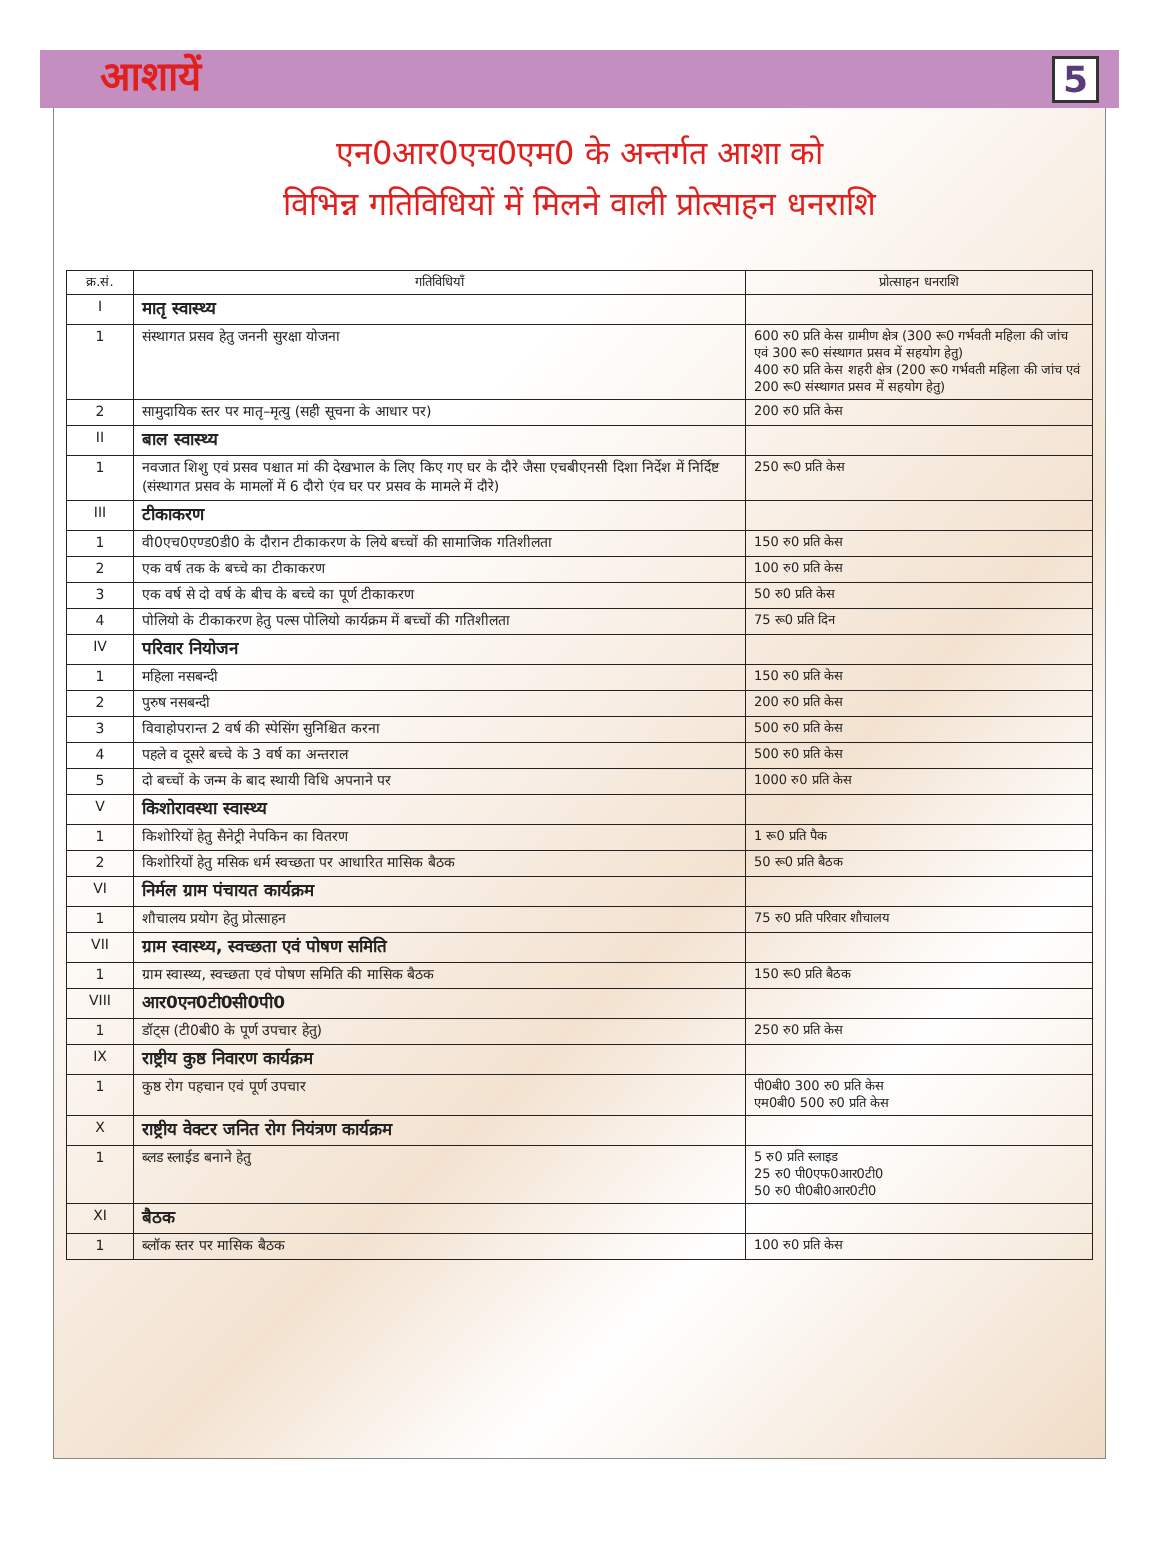आशायें 5
एन0आर0एच0एम0 के अन्तर्गत आशा को
विभिन्न गतिविधियों में मिलने वाली प्रोत्साहन धनराशि
| क्र.सं. | गतिविधियाँ | प्रोत्साहन धनराशि |
| --- | --- | --- |
| I | मातृ स्वास्थ्य | |
| 1 | संस्थागत प्रसव हेतु जननी सुरक्षा योजना | 600 रु0 प्रति केस ग्रामीण क्षेत्र (300 रू0 गर्भवती महिला की जांच एवं 300 रू0 संस्थागत प्रसव में सहयोग हेतु) 400 रु0 प्रति केस शहरी क्षेत्र (200 रू0 गर्भवती महिला की जांच एवं 200 रू0 संस्थागत प्रसव में सहयोग हेतु) |
| 2 | सामुदायिक स्तर पर मातृ–मृत्यु (सही सूचना के आधार पर) | 200 रु0 प्रति केस |
| II | बाल स्वास्थ्य | |
| 1 | नवजात शिशु एवं प्रसव पश्चात मां की देखभाल के लिए किए गए घर के दौरे जैसा एचबीएनसी दिशा निर्देश में निर्दिष्ट (संस्थागत प्रसव के मामलों में 6 दौरो एंव घर पर प्रसव के मामले में दौरे) | 250 रू0 प्रति केस |
| III | टीकाकरण | |
| 1 | वी0एच0एण्ड0डी0 के दौरान टीकाकरण के लिये बच्चों की सामाजिक गतिशीलता | 150 रु0 प्रति केस |
| 2 | एक वर्ष तक के बच्चे का टीकाकरण | 100 रु0 प्रति केस |
| 3 | एक वर्ष से दो वर्ष के बीच के बच्चे का पूर्ण टीकाकरण | 50 रु0 प्रति केस |
| 4 | पोलियो के टीकाकरण हेतु पल्स पोलियो कार्यक्रम में बच्चों की गतिशीलता | 75 रू0 प्रति दिन |
| IV | परिवार नियोजन | |
| 1 | महिला नसबन्दी | 150 रु0 प्रति केस |
| 2 | पुरुष नसबन्दी | 200 रु0 प्रति केस |
| 3 | विवाहोपरान्त 2 वर्ष की स्पेसिंग सुनिश्चित करना | 500 रु0 प्रति केस |
| 4 | पहले व दूसरे बच्चे के 3 वर्ष का अन्तराल | 500 रु0 प्रति केस |
| 5 | दो बच्चों के जन्म के बाद स्थायी विधि अपनाने पर | 1000 रु0 प्रति केस |
| V | किशोरावस्था स्वास्थ्य | |
| 1 | किशोरियों हेतु सैनेट्री नेपकिन का वितरण | 1 रू0 प्रति पैक |
| 2 | किशोरियों हेतु मसिक धर्म स्वच्छता पर आधारित मासिक बैठक | 50 रू0 प्रति बैठक |
| VI | निर्मल ग्राम पंचायत कार्यक्रम | |
| 1 | शौचालय प्रयोग हेतु प्रोत्साहन | 75 रु0 प्रति परिवार शौचालय |
| VII | ग्राम स्वास्थ्य, स्वच्छता एवं पोषण समिति | |
| 1 | ग्राम स्वास्थ्य, स्वच्छता एवं पोषण समिति की मासिक बैठक | 150 रू0 प्रति बैठक |
| VIII | आर0एन0टी0सी0पी0 | |
| 1 | डॉट्स (टी0बी0 के पूर्ण उपचार हेतु) | 250 रु0 प्रति केस |
| IX | राष्ट्रीय कुष्ठ निवारण कार्यक्रम | |
| 1 | कुष्ठ रोग पहचान एवं पूर्ण उपचार | पी0बी0 300 रु0 प्रति केस एम0बी0 500 रु0 प्रति केस |
| X | राष्ट्रीय वेक्टर जनित रोग नियंत्रण कार्यक्रम | |
| 1 | ब्लड स्लाईड बनाने हेतु | 5 रु0 प्रति स्लाइड 25 रु0 पी0एफ0आर0टी0 50 रु0 पी0बी0आर0टी0 |
| XI | बैठक | |
| 1 | ब्लॉक स्तर पर मासिक बैठक | 100 रु0 प्रति केस |